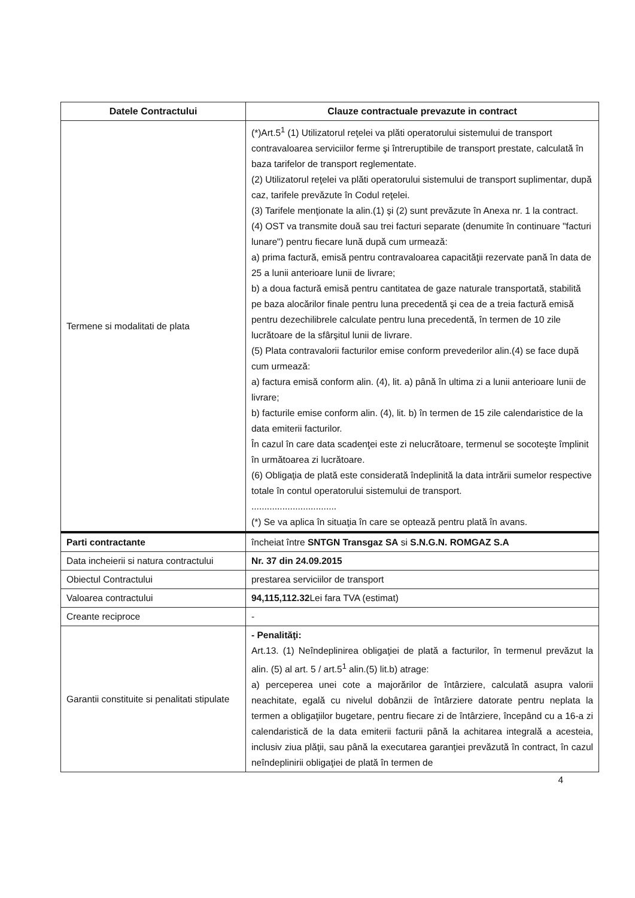| Datele Contractului | Clauze contractuale prevazute in contract |
| --- | --- |
| Termene si modalitati de plata | (*)Art.5<sup>1</sup> (1) Utilizatorul reţelei va plăti operatorului sistemului de transport contravaloarea serviciilor ferme şi întreruptibile de transport prestate, calculată în baza tarifelor de transport reglementate. (2) Utilizatorul reţelei va plăti operatorului sistemului de transport suplimentar, după caz, tarifele prevăzute în Codul reţelei. (3) Tarifele menţionate la alin.(1) şi (2) sunt prevăzute în Anexa nr. 1 la contract. (4) OST va transmite două sau trei facturi separate (denumite în continuare "facturi lunare") pentru fiecare lună după cum urmează: a) prima factură, emisă pentru contravaloarea capacităţii rezervate pană în data de 25 a lunii anterioare lunii de livrare; b) a doua factură emisă pentru cantitatea de gaze naturale transportată, stabilită pe baza alocărilor finale pentru luna precedentă şi cea de a treia factură emisă pentru dezechilibrele calculate pentru luna precedentă, în termen de 10 zile lucrătoare de la sfârşitul lunii de livrare. (5) Plata contravalorii facturilor emise conform prevederilor alin.(4) se face după cum urmează: a) factura emisă conform alin. (4), lit. a) până în ultima zi a lunii anterioare lunii de livrare; b) facturile emise conform alin. (4), lit. b) în termen de 15 zile calendaristice de la data emiterii facturilor. În cazul în care data scadenţei este zi nelucrătoare, termenul se socoteşte împlinit în următoarea zi lucrătoare. (6) Obligaţia de plată este considerată îndeplinită la data intrării sumelor respective totale în contul operatorului sistemului de transport. ................................. (*) Se va aplica în situaţia în care se optează pentru plată în avans. |
| Parti contractante | încheiat între SNTGN Transgaz SA si S.N.G.N. ROMGAZ S.A |
| Data incheierii si natura contractului | Nr. 37 din 24.09.2015 |
| Obiectul Contractului | prestarea serviciilor de transport |
| Valoarea contractului | 94,115,112.32 Lei fara TVA (estimat) |
| Creante reciproce | - |
| Garantii constituite si penalitati stipulate | - Penalităţi: Art.13. (1) Neîndeplinirea obligaţiei de plată a facturilor, în termenul prevăzut la alin. (5) al art. 5 / art.5<sup>1</sup> alin.(5) lit.b) atrage: a) perceperea unei cote a majorărilor de întârziere, calculată asupra valorii neachitate, egală cu nivelul dobânzii de întârziere datorate pentru neplata la termen a obligaţiilor bugetare, pentru fiecare zi de întârziere, începând cu a 16-a zi calendaristică de la data emiterii facturii până la achitarea integrală a acesteia, inclusiv ziua plăţii, sau până la executarea garanţiei prevăzută în contract, în cazul neîndeplinirii obligaţiei de plată în termen de |
4